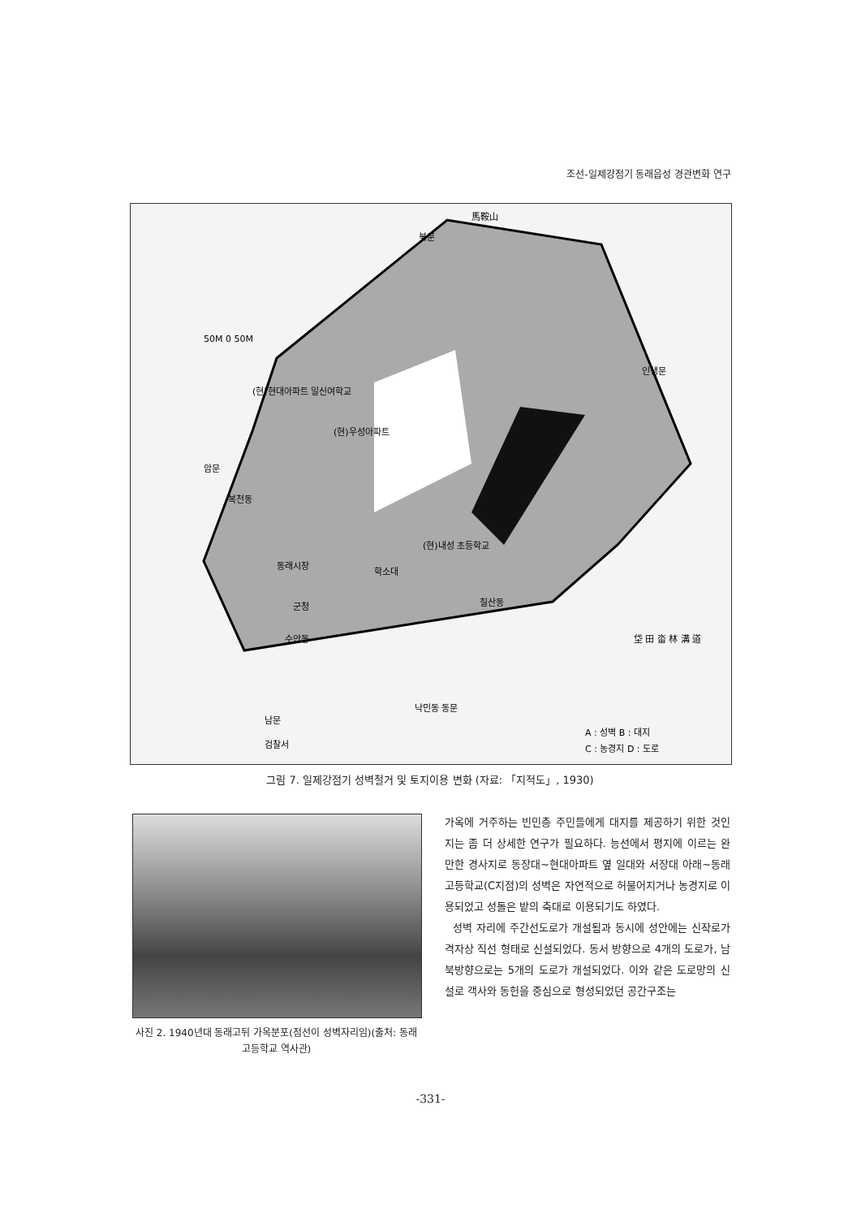조선-일제강점기 동래읍성 경관변화 연구
馬鞍山
(현)현대아파트 일신여학교
(현)우성아파트
복천동
동래시장
학소대
(현)내성 초등학교
칠산동
군청
수안동
낙민동 동문
남문
검찰서
암문
인생문
북문
50M 0 50M
垈 田 畓 林 溝 道
A : 성벽 B : 대지
C : 농경지 D : 도로
그림 7. 일제강점기 성벽철거 및 토지이용 변화 (자료: 「지적도」, 1930)
사진 2. 1940년대 동래고뒤 가옥분포(점선이 성벽자리임)(출처: 동래고등학교 역사관)
가옥에 거주하는 빈민층 주민들에게 대지를 제공하기 위한 것인지는 좀 더 상세한 연구가 필요하다. 능선에서 평지에 이르는 완만한 경사지로 동장대~현대아파트 옆 일대와 서장대 아래~동래고등학교(C지점)의 성벽은 자연적으로 허물어지거나 농경지로 이용되었고 성돌은 밭의 축대로 이용되기도 하였다.
성벽 자리에 주간선도로가 개설됨과 동시에 성안에는 신작로가 격자상 직선 형태로 신설되었다. 동서 방향으로 4개의 도로가, 남북방향으로는 5개의 도로가 개설되었다. 이와 같은 도로망의 신설로 객사와 동헌을 중심으로 형성되었던 공간구조는
-331-